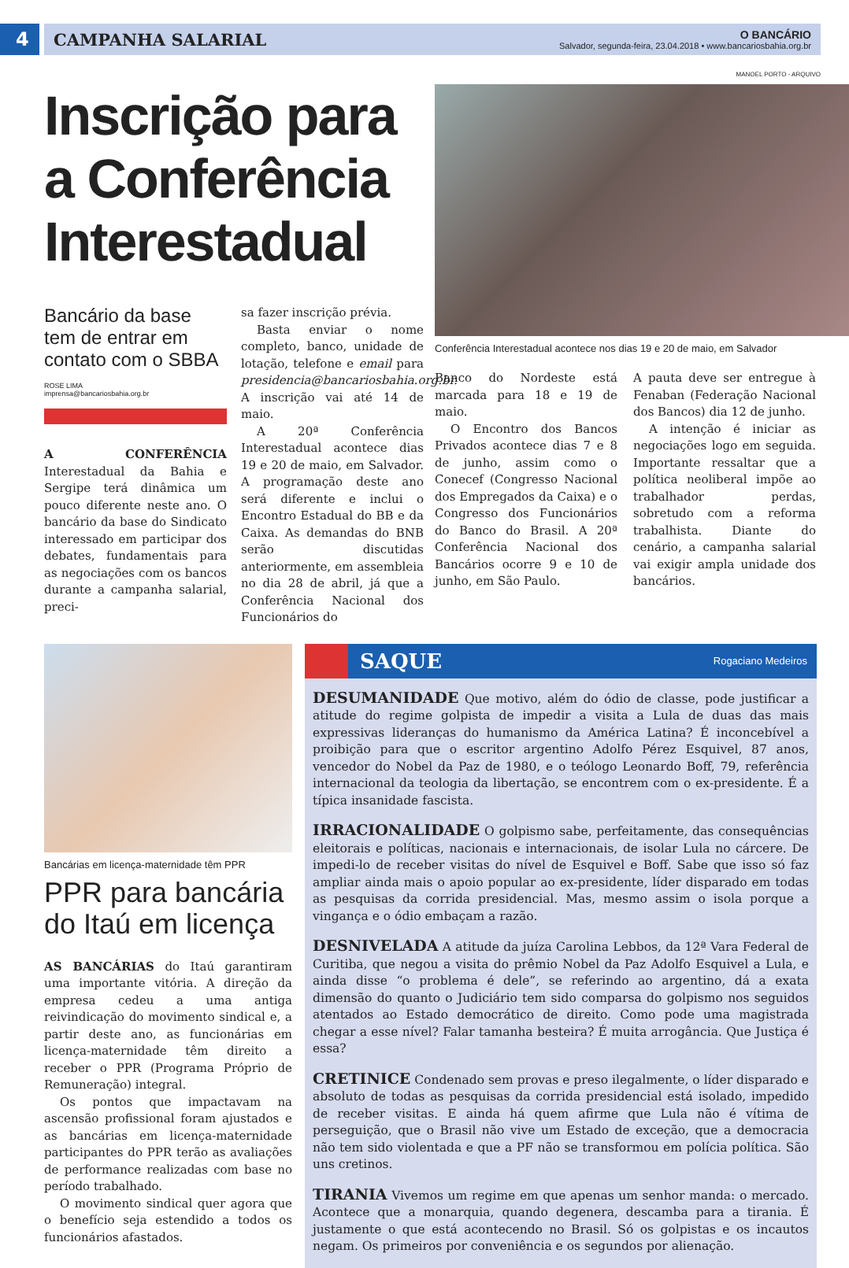4 CAMPANHA SALARIAL
O BANCÁRIO
Salvador, segunda-feira, 23.04.2018 • www.bancariosbahia.org.br
MANOEL PORTO - ARQUIVO
Inscrição para a Conferência Interestadual
Bancário da base tem de entrar em contato com o SBBA
ROSE LIMA
imprensa@bancariosbahia.org.br
A CONFERÊNCIA Interestadual da Bahia e Sergipe terá dinâmica um pouco diferente neste ano. O bancário da base do Sindicato interessado em participar dos debates, fundamentais para as negociações com os bancos durante a campanha salarial, preci-
sa fazer inscrição prévia.
Basta enviar o nome completo, banco, unidade de lotação, telefone e email para presidencia@bancariosbahia.org.br. A inscrição vai até 14 de maio.
A 20ª Conferência Interestadual acontece dias 19 e 20 de maio, em Salvador. A programação deste ano será diferente e inclui o Encontro Estadual do BB e da Caixa. As demandas do BNB serão discutidas anteriormente, em assembleia no dia 28 de abril, já que a Conferência Nacional dos Funcionários do
Conferência Interestadual acontece nos dias 19 e 20 de maio, em Salvador
Banco do Nordeste está marcada para 18 e 19 de maio.
O Encontro dos Bancos Privados acontece dias 7 e 8 de junho, assim como o Conecef (Congresso Nacional dos Empregados da Caixa) e o Congresso dos Funcionários do Banco do Brasil. A 20ª Conferência Nacional dos Bancários ocorre 9 e 10 de junho, em São Paulo.
A pauta deve ser entregue à Fenaban (Federação Nacional dos Bancos) dia 12 de junho.
A intenção é iniciar as negociações logo em seguida. Importante ressaltar que a política neoliberal impõe ao trabalhador perdas, sobretudo com a reforma trabalhista. Diante do cenário, a campanha salarial vai exigir ampla unidade dos bancários.
Bancárias em licença-maternidade têm PPR
PPR para bancária do Itaú em licença
AS BANCÁRIAS do Itaú garantiram uma importante vitória. A direção da empresa cedeu a uma antiga reivindicação do movimento sindical e, a partir deste ano, as funcionárias em licença-maternidade têm direito a receber o PPR (Programa Próprio de Remuneração) integral.
Os pontos que impactavam na ascensão profissional foram ajustados e as bancárias em licença-maternidade participantes do PPR terão as avaliações de performance realizadas com base no período trabalhado.
O movimento sindical quer agora que o benefício seja estendido a todos os funcionários afastados.
SAQUE Rogaciano Medeiros
DESUMANIDADE Que motivo, além do ódio de classe, pode justificar a atitude do regime golpista de impedir a visita a Lula de duas das mais expressivas lideranças do humanismo da América Latina? É inconcebível a proibição para que o escritor argentino Adolfo Pérez Esquivel, 87 anos, vencedor do Nobel da Paz de 1980, e o teólogo Leonardo Boff, 79, referência internacional da teologia da libertação, se encontrem com o ex-presidente. É a típica insanidade fascista.
IRRACIONALIDADE O golpismo sabe, perfeitamente, das consequências eleitorais e políticas, nacionais e internacionais, de isolar Lula no cárcere. De impedi-lo de receber visitas do nível de Esquivel e Boff. Sabe que isso só faz ampliar ainda mais o apoio popular ao ex-presidente, líder disparado em todas as pesquisas da corrida presidencial. Mas, mesmo assim o isola porque a vingança e o ódio embaçam a razão.
DESNIVELADA A atitude da juíza Carolina Lebbos, da 12ª Vara Federal de Curitiba, que negou a visita do prêmio Nobel da Paz Adolfo Esquivel a Lula, e ainda disse “o problema é dele”, se referindo ao argentino, dá a exata dimensão do quanto o Judiciário tem sido comparsa do golpismo nos seguidos atentados ao Estado democrático de direito. Como pode uma magistrada chegar a esse nível? Falar tamanha besteira? É muita arrogância. Que Justiça é essa?
CRETINICE Condenado sem provas e preso ilegalmente, o líder disparado e absoluto de todas as pesquisas da corrida presidencial está isolado, impedido de receber visitas. E ainda há quem afirme que Lula não é vítima de perseguição, que o Brasil não vive um Estado de exceção, que a democracia não tem sido violentada e que a PF não se transformou em polícia política. São uns cretinos.
TIRANIA Vivemos um regime em que apenas um senhor manda: o mercado. Acontece que a monarquia, quando degenera, descamba para a tirania. É justamente o que está acontecendo no Brasil. Só os golpistas e os incautos negam. Os primeiros por conveniência e os segundos por alienação.